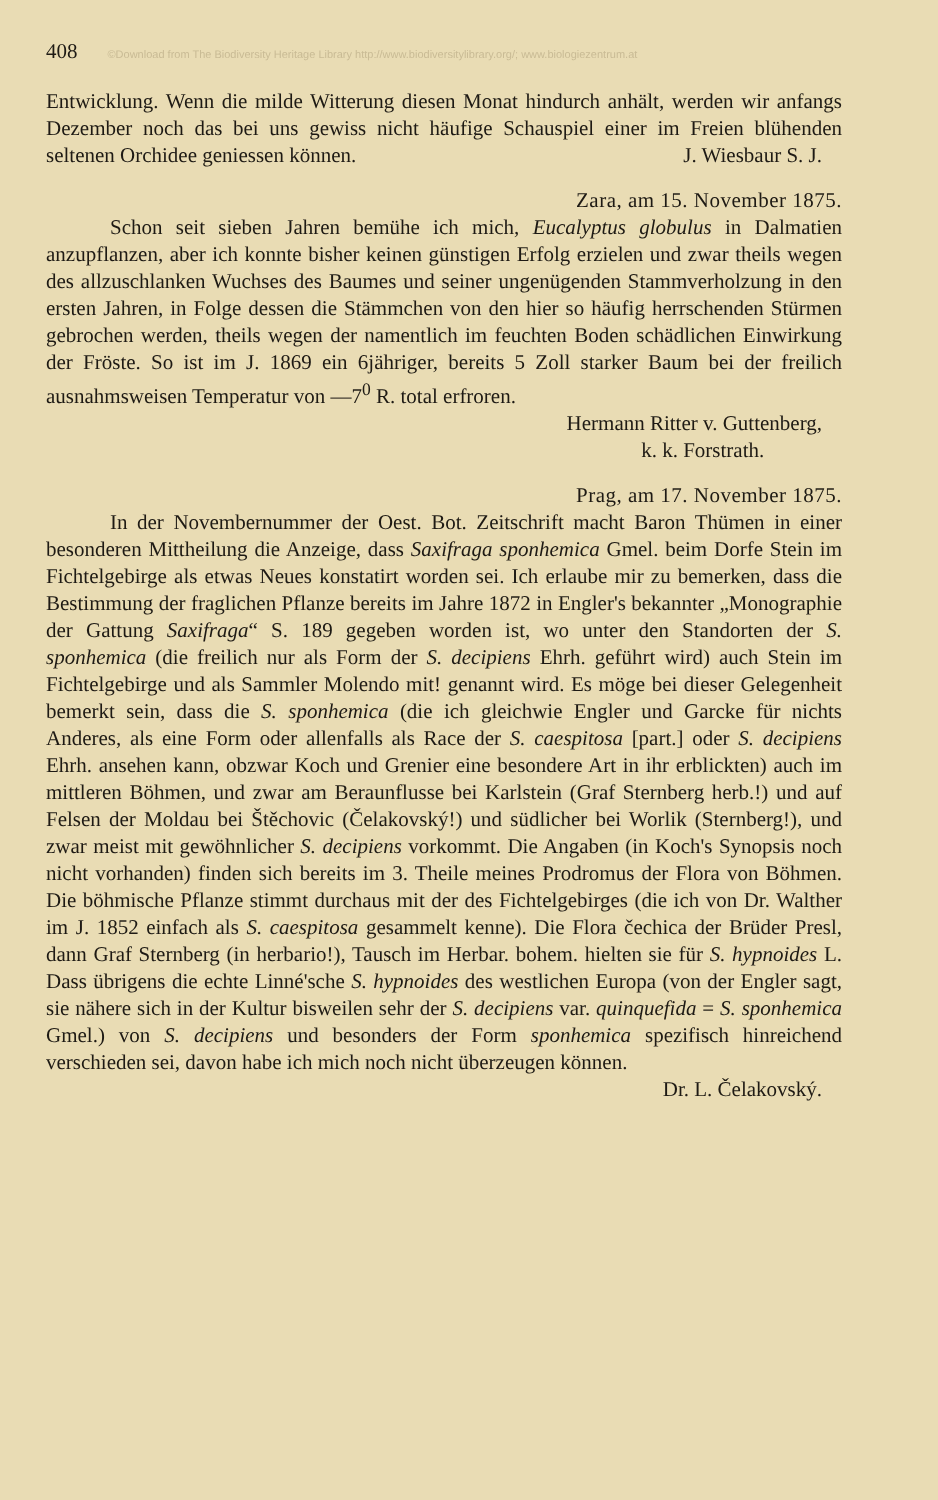408 ©Download from The Biodiversity Heritage Library http://www.biodiversitylibrary.org/; www.biologiezentrum.at
Entwicklung. Wenn die milde Witterung diesen Monat hindurch anhält, werden wir anfangs Dezember noch das bei uns gewiss nicht häufige Schauspiel einer im Freien blühenden seltenen Orchidee geniessen können. J. Wiesbaur S. J.
Zara, am 15. November 1875.
Schon seit sieben Jahren bemühe ich mich, Eucalyptus globulus in Dalmatien anzupflanzen, aber ich konnte bisher keinen günstigen Erfolg erzielen und zwar theils wegen des allzuschlanken Wuchses des Baumes und seiner ungenügenden Stammverholzung in den ersten Jahren, in Folge dessen die Stämmchen von den hier so häufig herrschenden Stürmen gebrochen werden, theils wegen der namentlich im feuchten Boden schädlichen Einwirkung der Fröste. So ist im J. 1869 ein 6jähriger, bereits 5 Zoll starker Baum bei der freilich ausnahmsweisen Temperatur von —7<sup>0</sup> R. total erfroren.
Hermann Ritter v. Guttenberg,
k. k. Forstrath.
Prag, am 17. November 1875.
In der Novembernummer der Oest. Bot. Zeitschrift macht Baron Thümen in einer besonderen Mittheilung die Anzeige, dass Saxifraga sponhemica Gmel. beim Dorfe Stein im Fichtelgebirge als etwas Neues konstatirt worden sei. Ich erlaube mir zu bemerken, dass die Bestimmung der fraglichen Pflanze bereits im Jahre 1872 in Engler's bekannter „Monographie der Gattung Saxifraga“ S. 189 gegeben worden ist, wo unter den Standorten der S. sponhemica (die freilich nur als Form der S. decipiens Ehrh. geführt wird) auch Stein im Fichtelgebirge und als Sammler Molendo mit! genannt wird. Es möge bei dieser Gelegenheit bemerkt sein, dass die S. sponhemica (die ich gleichwie Engler und Garcke für nichts Anderes, als eine Form oder allenfalls als Race der S. caespitosa [part.] oder S. decipiens Ehrh. ansehen kann, obzwar Koch und Grenier eine besondere Art in ihr erblickten) auch im mittleren Böhmen, und zwar am Beraunflusse bei Karlstein (Graf Sternberg herb.!) und auf Felsen der Moldau bei Štěchovic (Čelakovský!) und südlicher bei Worlik (Sternberg!), und zwar meist mit gewöhnlicher S. decipiens vorkommt. Die Angaben (in Koch's Synopsis noch nicht vorhanden) finden sich bereits im 3. Theile meines Prodromus der Flora von Böhmen. Die böhmische Pflanze stimmt durchaus mit der des Fichtelgebirges (die ich von Dr. Walther im J. 1852 einfach als S. caespitosa gesammelt kenne). Die Flora čechica der Brüder Presl, dann Graf Sternberg (in herbario!), Tausch im Herbar. bohem. hielten sie für S. hypnoides L. Dass übrigens die echte Linné'sche S. hypnoides des westlichen Europa (von der Engler sagt, sie nähere sich in der Kultur bisweilen sehr der S. decipiens var. quinquefida = S. sponhemica Gmel.) von S. decipiens und besonders der Form sponhemica spezifisch hinreichend verschieden sei, davon habe ich mich noch nicht überzeugen können.
Dr. L. Čelakovský.